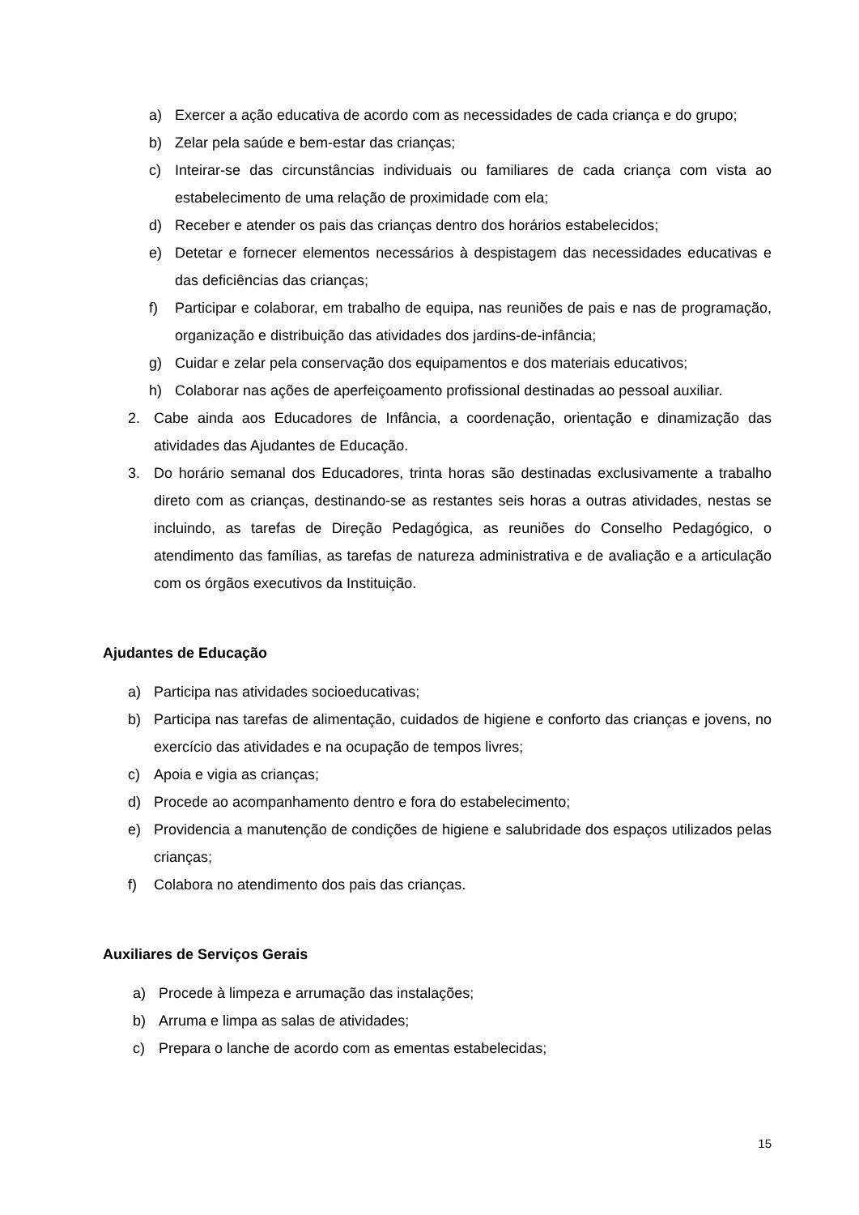a) Exercer a ação educativa de acordo com as necessidades de cada criança e do grupo;
b) Zelar pela saúde e bem-estar das crianças;
c) Inteirar-se das circunstâncias individuais ou familiares de cada criança com vista ao estabelecimento de uma relação de proximidade com ela;
d) Receber e atender os pais das crianças dentro dos horários estabelecidos;
e) Detetar e fornecer elementos necessários à despistagem das necessidades educativas e das deficiências das crianças;
f) Participar e colaborar, em trabalho de equipa, nas reuniões de pais e nas de programação, organização e distribuição das atividades dos jardins-de-infância;
g) Cuidar e zelar pela conservação dos equipamentos e dos materiais educativos;
h) Colaborar nas ações de aperfeiçoamento profissional destinadas ao pessoal auxiliar.
2. Cabe ainda aos Educadores de Infância, a coordenação, orientação e dinamização das atividades das Ajudantes de Educação.
3. Do horário semanal dos Educadores, trinta horas são destinadas exclusivamente a trabalho direto com as crianças, destinando-se as restantes seis horas a outras atividades, nestas se incluindo, as tarefas de Direção Pedagógica, as reuniões do Conselho Pedagógico, o atendimento das famílias, as tarefas de natureza administrativa e de avaliação e a articulação com os órgãos executivos da Instituição.
Ajudantes de Educação
a) Participa nas atividades socioeducativas;
b) Participa nas tarefas de alimentação, cuidados de higiene e conforto das crianças e jovens, no exercício das atividades e na ocupação de tempos livres;
c) Apoia e vigia as crianças;
d) Procede ao acompanhamento dentro e fora do estabelecimento;
e) Providencia a manutenção de condições de higiene e salubridade dos espaços utilizados pelas crianças;
f) Colabora no atendimento dos pais das crianças.
Auxiliares de Serviços Gerais
a) Procede à limpeza e arrumação das instalações;
b) Arruma e limpa as salas de atividades;
c) Prepara o lanche de acordo com as ementas estabelecidas;
15